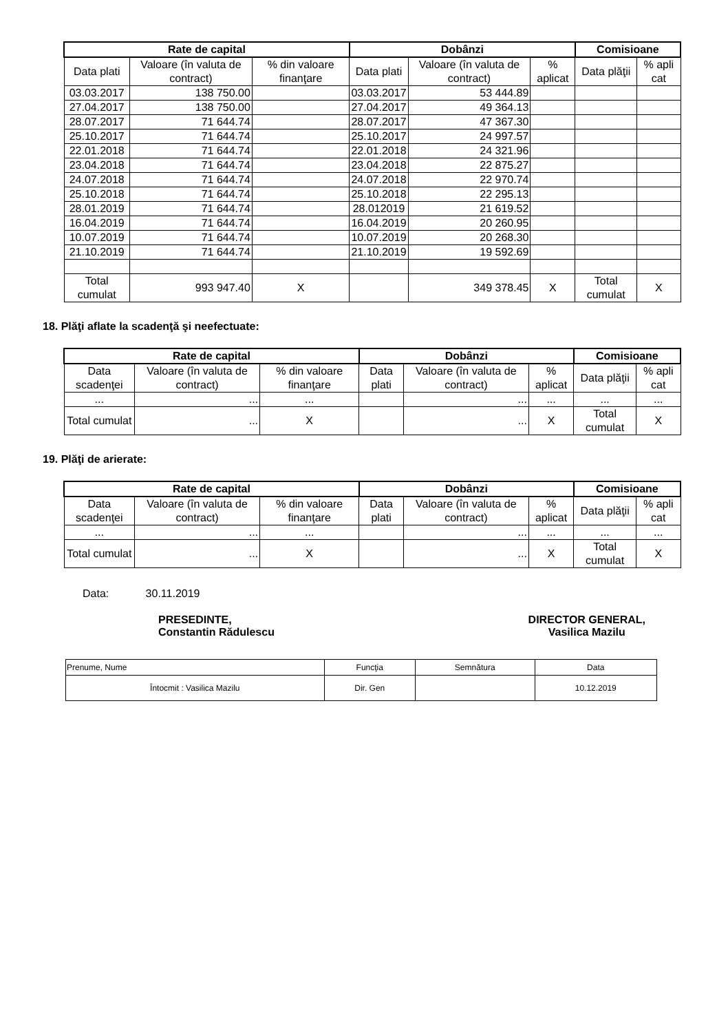| Rate de capital | | | Dobânzi | | | Comisioane | |
| --- | --- | --- | --- | --- | --- | --- | --- |
| Data plati | Valoare (în valuta de contract) | % din valoare finanţare | Data plati | Valoare (în valuta de contract) | % aplicat | Data plăţii | % apli cat |
| 03.03.2017 | 138 750.00 | | 03.03.2017 | 53 444.89 | | | |
| 27.04.2017 | 138 750.00 | | 27.04.2017 | 49 364.13 | | | |
| 28.07.2017 | 71 644.74 | | 28.07.2017 | 47 367.30 | | | |
| 25.10.2017 | 71 644.74 | | 25.10.2017 | 24 997.57 | | | |
| 22.01.2018 | 71 644.74 | | 22.01.2018 | 24 321.96 | | | |
| 23.04.2018 | 71 644.74 | | 23.04.2018 | 22 875.27 | | | |
| 24.07.2018 | 71 644.74 | | 24.07.2018 | 22 970.74 | | | |
| 25.10.2018 | 71 644.74 | | 25.10.2018 | 22 295.13 | | | |
| 28.01.2019 | 71 644.74 | | 28.012019 | 21 619.52 | | | |
| 16.04.2019 | 71 644.74 | | 16.04.2019 | 20 260.95 | | | |
| 10.07.2019 | 71 644.74 | | 10.07.2019 | 20 268.30 | | | |
| 21.10.2019 | 71 644.74 | | 21.10.2019 | 19 592.69 | | | |
| Total cumulat | 993 947.40 | X | | 349 378.45 | X | Total cumulat | X |
18. Plăţi aflate la scadenţă şi neefectuate:
| Rate de capital | | | Dobânzi | | | Comisioane | |
| --- | --- | --- | --- | --- | --- | --- | --- |
| Data scadenţei | Valoare (în valuta de contract) | % din valoare finanţare | Data plati | Valoare (în valuta de contract) | % aplicat | Data plăţii | % apli cat |
| ... | ... | ... | | ... | ... | ... | ... |
| Total cumulat | ... | X | | ... | X | Total cumulat | X |
19. Plăţi de arierate:
| Rate de capital | | | Dobânzi | | | Comisioane | |
| --- | --- | --- | --- | --- | --- | --- | --- |
| Data scadenţei | Valoare (în valuta de contract) | % din valoare finanţare | Data plati | Valoare (în valuta de contract) | % aplicat | Data plăţii | % apli cat |
| ... | ... | ... | | ... | ... | ... | ... |
| Total cumulat | ... | X | | ... | X | Total cumulat | X |
Data: 30.11.2019
PRESEDINTE,
Constantin Rădulescu
DIRECTOR GENERAL,
Vasilica Mazilu
| Prenume, Nume | Funcţia | Semnătura | Data |
| Întocmit : Vasilica Mazilu | Dir. Gen | | 10.12.2019 |